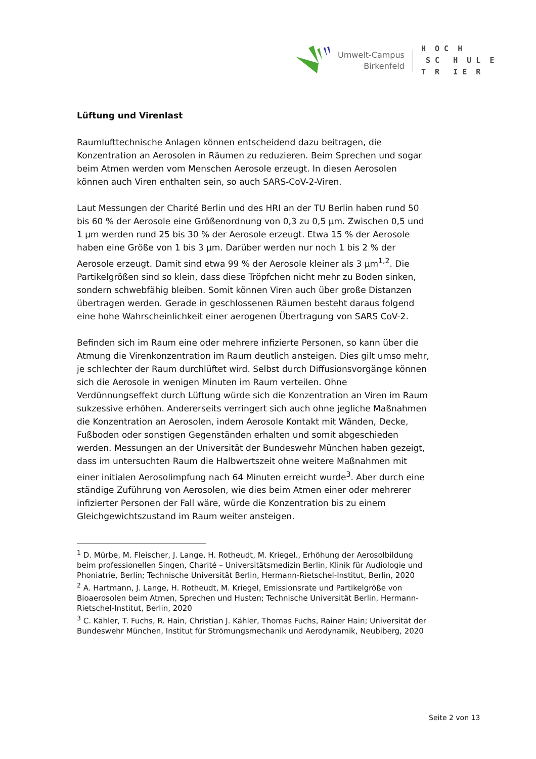Umwelt-Campus
Birkenfeld
H O C H S C H U L E T R I E R
Lüftung und Virenlast
Raumlufttechnische Anlagen können entscheidend dazu beitragen, die Konzentration an Aerosolen in Räumen zu reduzieren. Beim Sprechen und sogar beim Atmen werden vom Menschen Aerosole erzeugt. In diesen Aerosolen können auch Viren enthalten sein, so auch SARS-CoV-2-Viren.
Laut Messungen der Charité Berlin und des HRI an der TU Berlin haben rund 50 bis 60 % der Aerosole eine Größenordnung von 0,3 zu 0,5 µm. Zwischen 0,5 und 1 µm werden rund 25 bis 30 % der Aerosole erzeugt. Etwa 15 % der Aerosole haben eine Größe von 1 bis 3 µm. Darüber werden nur noch 1 bis 2 % der Aerosole erzeugt. Damit sind etwa 99 % der Aerosole kleiner als 3 µm<sup>1,2</sup>. Die Partikelgrößen sind so klein, dass diese Tröpfchen nicht mehr zu Boden sinken, sondern schwebfähig bleiben. Somit können Viren auch über große Distanzen übertragen werden. Gerade in geschlossenen Räumen besteht daraus folgend eine hohe Wahrscheinlichkeit einer aerogenen Übertragung von SARS CoV-2.
Befinden sich im Raum eine oder mehrere infizierte Personen, so kann über die Atmung die Virenkonzentration im Raum deutlich ansteigen. Dies gilt umso mehr, je schlechter der Raum durchlüftet wird. Selbst durch Diffusionsvorgänge können sich die Aerosole in wenigen Minuten im Raum verteilen. Ohne Verdünnungseffekt durch Lüftung würde sich die Konzentration an Viren im Raum sukzessive erhöhen. Andererseits verringert sich auch ohne jegliche Maßnahmen die Konzentration an Aerosolen, indem Aerosole Kontakt mit Wänden, Decke, Fußboden oder sonstigen Gegenständen erhalten und somit abgeschieden werden. Messungen an der Universität der Bundeswehr München haben gezeigt, dass im untersuchten Raum die Halbwertszeit ohne weitere Maßnahmen mit einer initialen Aerosolimpfung nach 64 Minuten erreicht wurde<sup>3</sup>. Aber durch eine ständige Zuführung von Aerosolen, wie dies beim Atmen einer oder mehrerer infizierter Personen der Fall wäre, würde die Konzentration bis zu einem Gleichgewichtszustand im Raum weiter ansteigen.
<sup>1</sup> D. Mürbe, M. Fleischer, J. Lange, H. Rotheudt, M. Kriegel., Erhöhung der Aerosolbildung beim professionellen Singen, Charité – Universitätsmedizin Berlin, Klinik für Audiologie und Phoniatrie, Berlin; Technische Universität Berlin, Hermann-Rietschel-Institut, Berlin, 2020
<sup>2</sup> A. Hartmann, J. Lange, H. Rotheudt, M. Kriegel, Emissionsrate und Partikelgröße von Bioaerosolen beim Atmen, Sprechen und Husten; Technische Universität Berlin, Hermann-Rietschel-Institut, Berlin, 2020
<sup>3</sup> C. Kähler, T. Fuchs, R. Hain, Christian J. Kähler, Thomas Fuchs, Rainer Hain; Universität der Bundeswehr München, Institut für Strömungsmechanik und Aerodynamik, Neubiberg, 2020
Seite 2 von 13